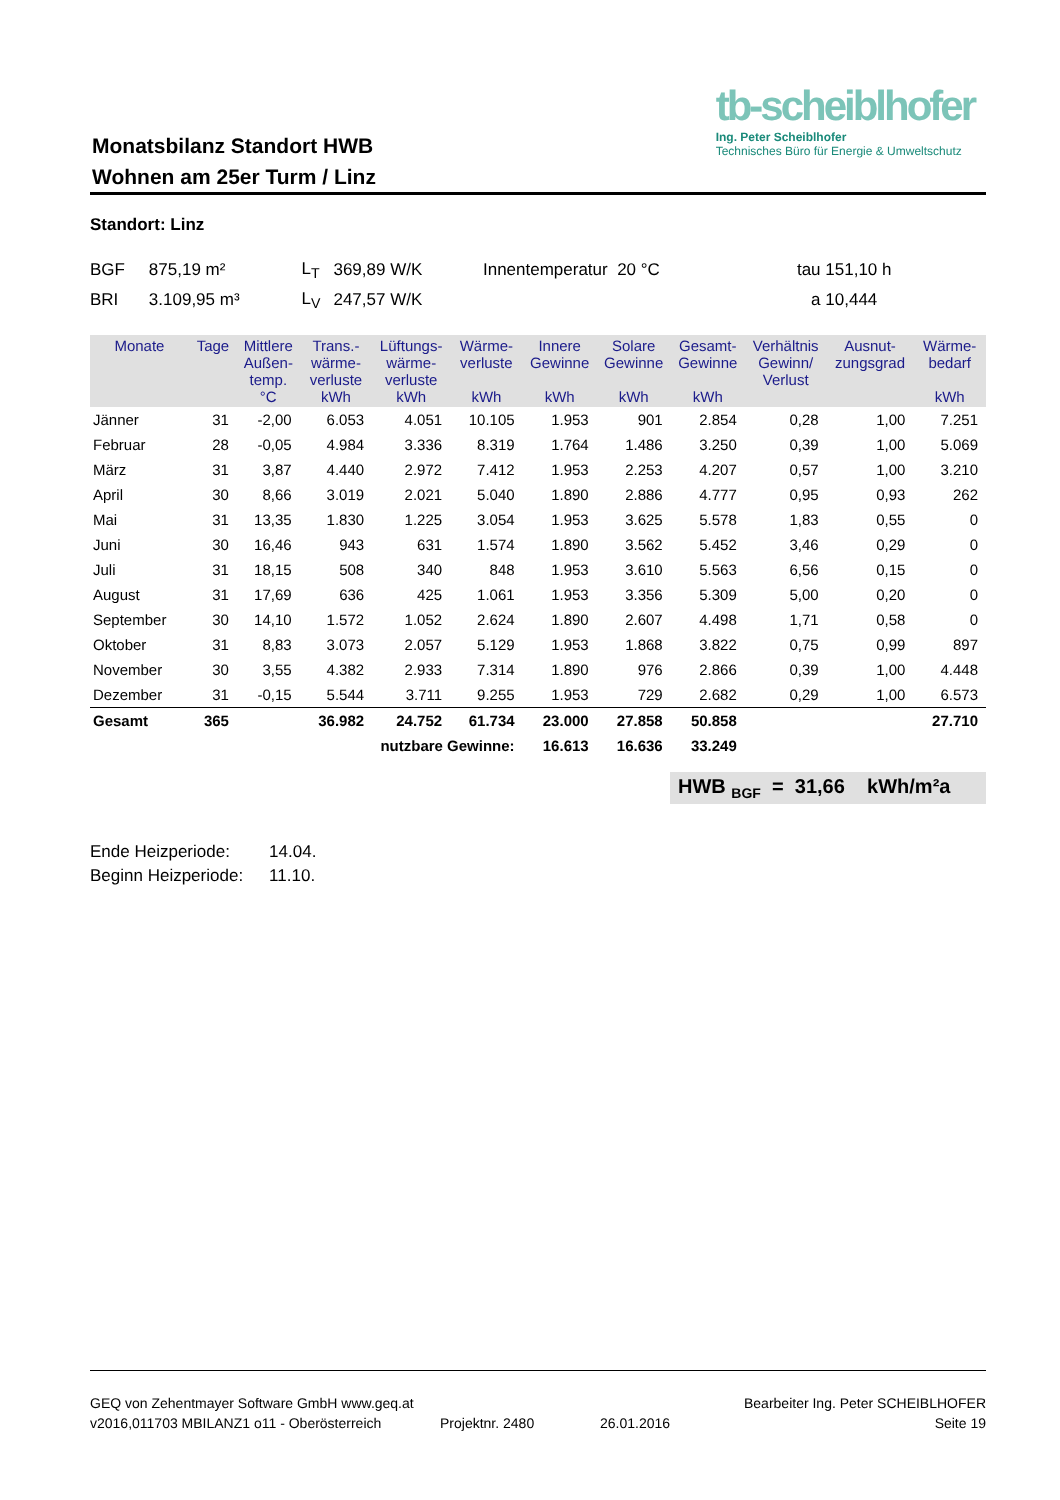Monatsbilanz Standort HWB
Wohnen am 25er Turm / Linz
tb-scheiblhofer
Ing. Peter Scheiblhofer
Technisches Büro für Energie & Umweltschutz
Standort: Linz
| BGF | 875,19 m² | L<sub>T</sub> | 369,89 W/K | Innentemperatur 20 °C | tau | 151,10 h |
| BRI | 3.109,95 m³ | L<sub>V</sub> | 247,57 W/K | | a | 10,444 |
| Monate | Tage | Mittlere Außen- temp. °C | Trans.- wärme- verluste kWh | Lüftungs- wärme- verluste kWh | Wärme- verluste kWh | Innere Gewinne kWh | Solare Gewinne kWh | Gesamt- Gewinne kWh | Verhältnis Gewinn/ Verlust | Ausnut- zungsgrad | Wärme- bedarf kWh |
| --- | --- | --- | --- | --- | --- | --- | --- | --- | --- | --- | --- |
| Jänner | 31 | -2,00 | 6.053 | 4.051 | 10.105 | 1.953 | 901 | 2.854 | 0,28 | 1,00 | 7.251 |
| Februar | 28 | -0,05 | 4.984 | 3.336 | 8.319 | 1.764 | 1.486 | 3.250 | 0,39 | 1,00 | 5.069 |
| März | 31 | 3,87 | 4.440 | 2.972 | 7.412 | 1.953 | 2.253 | 4.207 | 0,57 | 1,00 | 3.210 |
| April | 30 | 8,66 | 3.019 | 2.021 | 5.040 | 1.890 | 2.886 | 4.777 | 0,95 | 0,93 | 262 |
| Mai | 31 | 13,35 | 1.830 | 1.225 | 3.054 | 1.953 | 3.625 | 5.578 | 1,83 | 0,55 | 0 |
| Juni | 30 | 16,46 | 943 | 631 | 1.574 | 1.890 | 3.562 | 5.452 | 3,46 | 0,29 | 0 |
| Juli | 31 | 18,15 | 508 | 340 | 848 | 1.953 | 3.610 | 5.563 | 6,56 | 0,15 | 0 |
| August | 31 | 17,69 | 636 | 425 | 1.061 | 1.953 | 3.356 | 5.309 | 5,00 | 0,20 | 0 |
| September | 30 | 14,10 | 1.572 | 1.052 | 2.624 | 1.890 | 2.607 | 4.498 | 1,71 | 0,58 | 0 |
| Oktober | 31 | 8,83 | 3.073 | 2.057 | 5.129 | 1.953 | 1.868 | 3.822 | 0,75 | 0,99 | 897 |
| November | 30 | 3,55 | 4.382 | 2.933 | 7.314 | 1.890 | 976 | 2.866 | 0,39 | 1,00 | 4.448 |
| Dezember | 31 | -0,15 | 5.544 | 3.711 | 9.255 | 1.953 | 729 | 2.682 | 0,29 | 1,00 | 6.573 |
| Gesamt | 365 | | 36.982 | 24.752 | 61.734 | 23.000 | 27.858 | 50.858 | | | 27.710 |
| | | | nutzbare Gewinne: | | | 16.613 | 16.636 | 33.249 | | | |
HWB <sub>BGF</sub> = 31,66 kWh/m²a
| Ende Heizperiode: | 14.04. |
| Beginn Heizperiode: | 11.10. |
GEQ von Zehentmayer Software GmbH www.geq.at Bearbeiter Ing. Peter SCHEIBLHOFER
v2016,011703 MBILANZ1 o11 - Oberösterreich Projektnr. 2480 26.01.2016 Seite 19